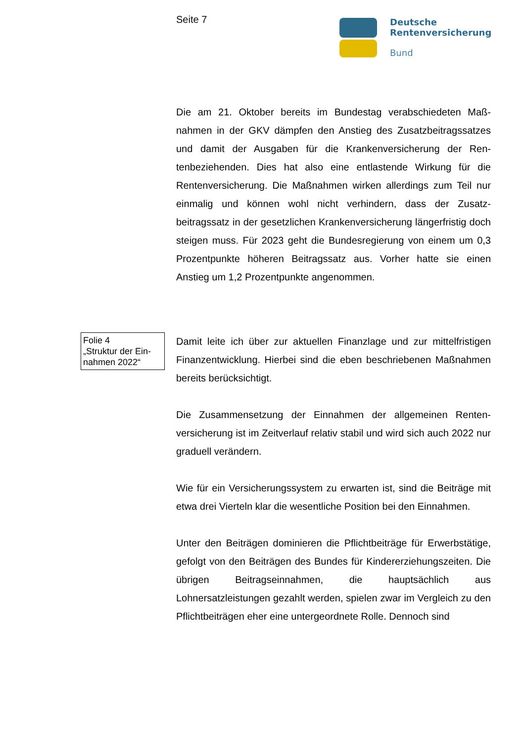Seite 7
Deutsche
Rentenversicherung
Bund
Die am 21. Oktober bereits im Bundestag verabschiedeten Maß­nahmen in der GKV dämpfen den Anstieg des Zusatzbeitragssat­zes und damit der Ausgaben für die Krankenversicherung der Ren­tenbeziehenden. Dies hat also eine entlastende Wirkung für die Rentenversicherung. Die Maßnahmen wirken allerdings zum Teil nur einmalig und können wohl nicht verhindern, dass der Zusatz­beitragssatz in der gesetzlichen Krankenversicherung längerfristig doch steigen muss. Für 2023 geht die Bundesregierung von einem um 0,3 Prozentpunkte höheren Beitragssatz aus. Vorher hatte sie einen Anstieg um 1,2 Prozentpunkte angenommen.
Folie 4
„Struktur der Ein-
nahmen 2022“
Damit leite ich über zur aktuellen Finanzlage und zur mittelfristigen Finanzentwicklung. Hierbei sind die eben beschriebenen Maßnah­men bereits berücksichtigt.
Die Zusammensetzung der Einnahmen der allgemeinen Renten­versicherung ist im Zeitverlauf relativ stabil und wird sich auch 2022 nur graduell verändern.
Wie für ein Versicherungssystem zu erwarten ist, sind die Beiträge mit etwa drei Vierteln klar die wesentliche Position bei den Einnah­men.
Unter den Beiträgen dominieren die Pflichtbeiträge für Erwerbstä­tige, gefolgt von den Beiträgen des Bundes für Kindererziehungs­zeiten. Die übrigen Beitragseinnahmen, die hauptsächlich aus Lohnersatzleistungen gezahlt werden, spielen zwar im Vergleich zu den Pflichtbeiträgen eher eine untergeordnete Rolle. Dennoch sind